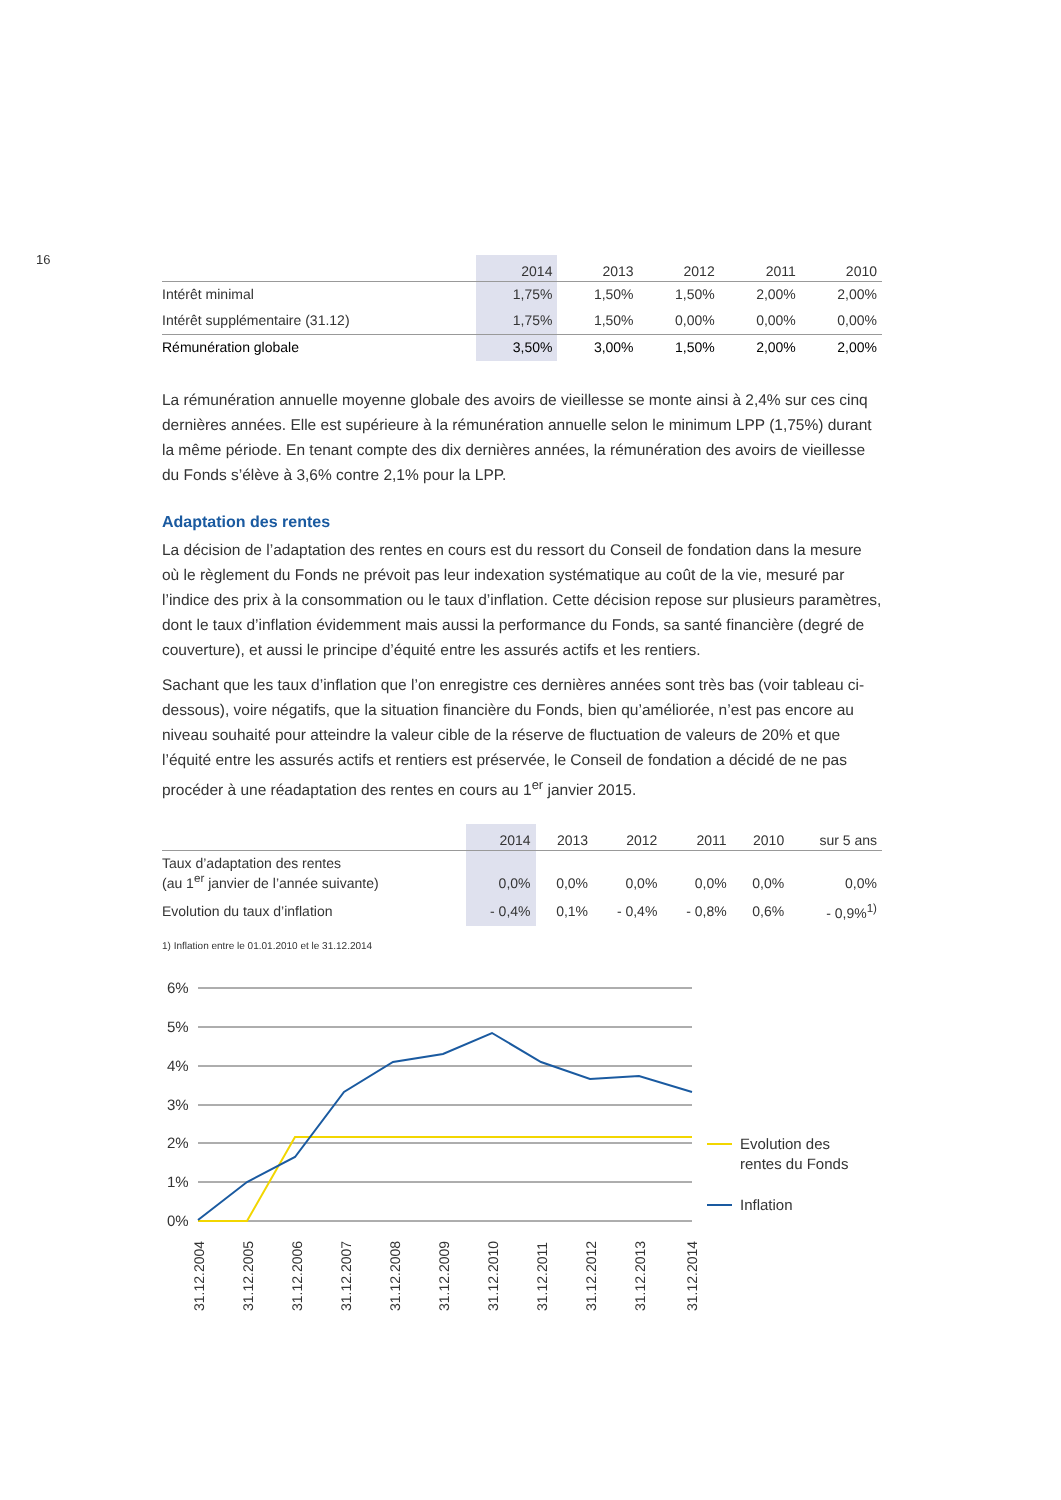16
| | 2014 | 2013 | 2012 | 2011 | 2010 |
| --- | --- | --- | --- | --- | --- |
| Intérêt minimal | 1,75% | 1,50% | 1,50% | 2,00% | 2,00% |
| Intérêt supplémentaire (31.12) | 1,75% | 1,50% | 0,00% | 0,00% | 0,00% |
| Rémunération globale | 3,50% | 3,00% | 1,50% | 2,00% | 2,00% |
La rémunération annuelle moyenne globale des avoirs de vieillesse se monte ainsi à 2,4% sur ces cinq dernières années. Elle est supérieure à la rémunération annuelle selon le minimum LPP (1,75%) durant la même période. En tenant compte des dix dernières années, la rémunération des avoirs de vieillesse du Fonds s’élève à 3,6% contre 2,1% pour la LPP.
Adaptation des rentes
La décision de l’adaptation des rentes en cours est du ressort du Conseil de fondation dans la mesure où le règlement du Fonds ne prévoit pas leur indexation systématique au coût de la vie, mesuré par l’indice des prix à la consommation ou le taux d’inflation. Cette décision repose sur plusieurs paramètres, dont le taux d’inflation évidemment mais aussi la performance du Fonds, sa santé financière (degré de couverture), et aussi le principe d’équité entre les assurés actifs et les rentiers.
Sachant que les taux d’inflation que l’on enregistre ces dernières années sont très bas (voir tableau ci-dessous), voire négatifs, que la situation financière du Fonds, bien qu’améliorée, n’est pas encore au niveau souhaité pour atteindre la valeur cible de la réserve de fluctuation de valeurs de 20% et que l’équité entre les assurés actifs et rentiers est préservée, le Conseil de fondation a décidé de ne pas procéder à une réadaptation des rentes en cours au 1<sup>er</sup> janvier 2015.
| | 2014 | 2013 | 2012 | 2011 | 2010 | sur 5 ans |
| --- | --- | --- | --- | --- | --- | --- |
| Taux d’adaptation des rentes (au 1<sup>er</sup> janvier de l’année suivante) | 0,0% | 0,0% | 0,0% | 0,0% | 0,0% | 0,0% |
| Evolution du taux d’inflation | - 0,4% | 0,1% | - 0,4% | - 0,8% | 0,6% | - 0,9%<sup>1)</sup> |
1) Inflation entre le 01.01.2010 et le 31.12.2014
6%
5%
4%
3%
2%
1%
0%
Evolution des
rentes du Fonds
Inflation
31.12.2004
31.12.2005
31.12.2006
31.12.2007
31.12.2008
31.12.2009
31.12.2010
31.12.2011
31.12.2012
31.12.2013
31.12.2014